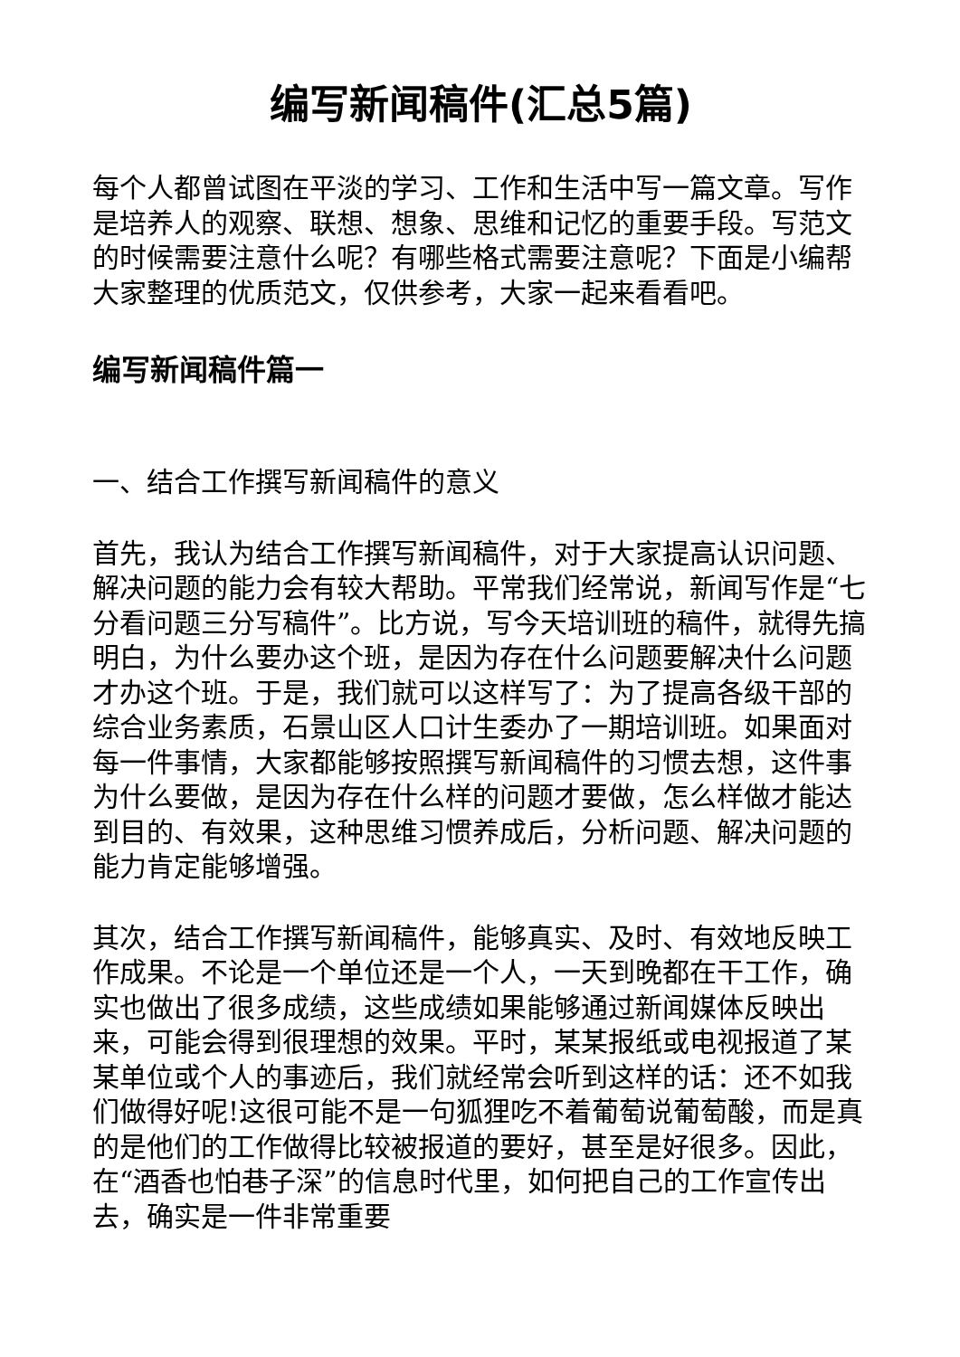编写新闻稿件(汇总5篇)
每个人都曾试图在平淡的学习、工作和生活中写一篇文章。写作是培养人的观察、联想、想象、思维和记忆的重要手段。写范文的时候需要注意什么呢？有哪些格式需要注意呢？下面是小编帮大家整理的优质范文，仅供参考，大家一起来看看吧。
编写新闻稿件篇一
一、结合工作撰写新闻稿件的意义
首先，我认为结合工作撰写新闻稿件，对于大家提高认识问题、解决问题的能力会有较大帮助。平常我们经常说，新闻写作是“七分看问题三分写稿件”。比方说，写今天培训班的稿件，就得先搞明白，为什么要办这个班，是因为存在什么问题要解决什么问题才办这个班。于是，我们就可以这样写了：为了提高各级干部的综合业务素质，石景山区人口计生委办了一期培训班。如果面对每一件事情，大家都能够按照撰写新闻稿件的习惯去想，这件事为什么要做，是因为存在什么样的问题才要做，怎么样做才能达到目的、有效果，这种思维习惯养成后，分析问题、解决问题的能力肯定能够增强。
其次，结合工作撰写新闻稿件，能够真实、及时、有效地反映工作成果。不论是一个单位还是一个人，一天到晚都在干工作，确实也做出了很多成绩，这些成绩如果能够通过新闻媒体反映出来，可能会得到很理想的效果。平时，某某报纸或电视报道了某某单位或个人的事迹后，我们就经常会听到这样的话：还不如我们做得好呢!这很可能不是一句狐狸吃不着葡萄说葡萄酸，而是真的是他们的工作做得比较被报道的要好，甚至是好很多。因此，在“酒香也怕巷子深”的信息时代里，如何把自己的工作宣传出去，确实是一件非常重要